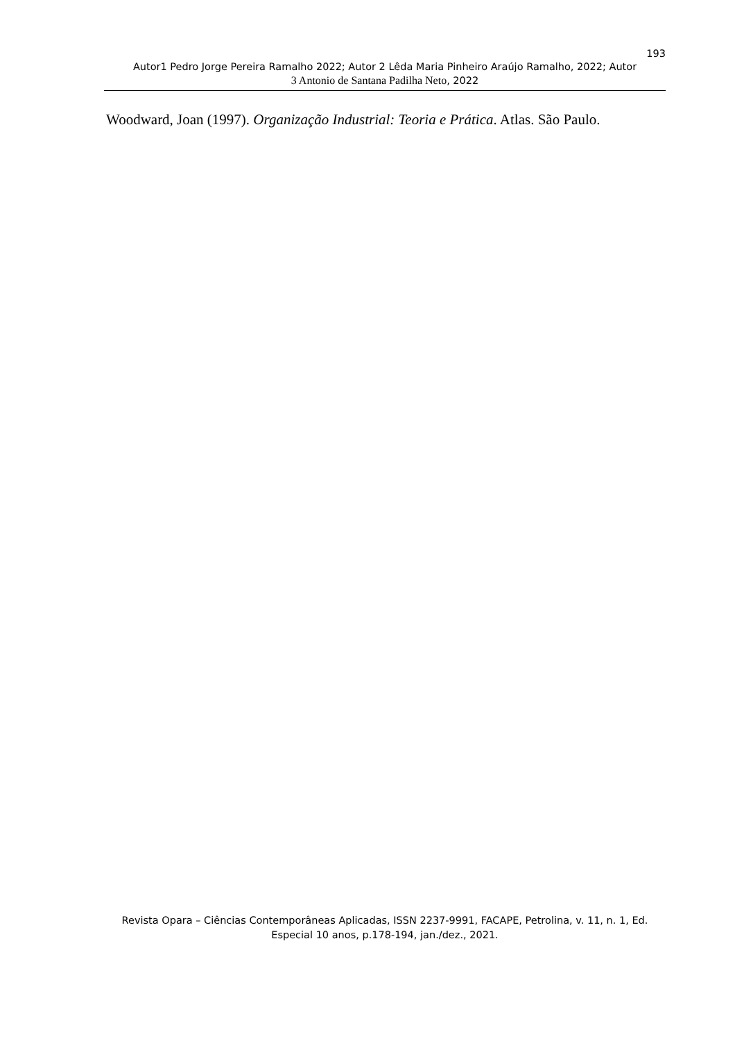193
Autor1 Pedro Jorge Pereira Ramalho 2022; Autor 2 Lêda Maria Pinheiro Araújo Ramalho, 2022; Autor
3 Antonio de Santana Padilha Neto, 2022
Woodward, Joan (1997). Organização Industrial: Teoria e Prática. Atlas. São Paulo.
Revista Opara – Ciências Contemporâneas Aplicadas, ISSN 2237-9991, FACAPE, Petrolina, v. 11, n. 1, Ed. Especial 10 anos, p.178-194, jan./dez., 2021.